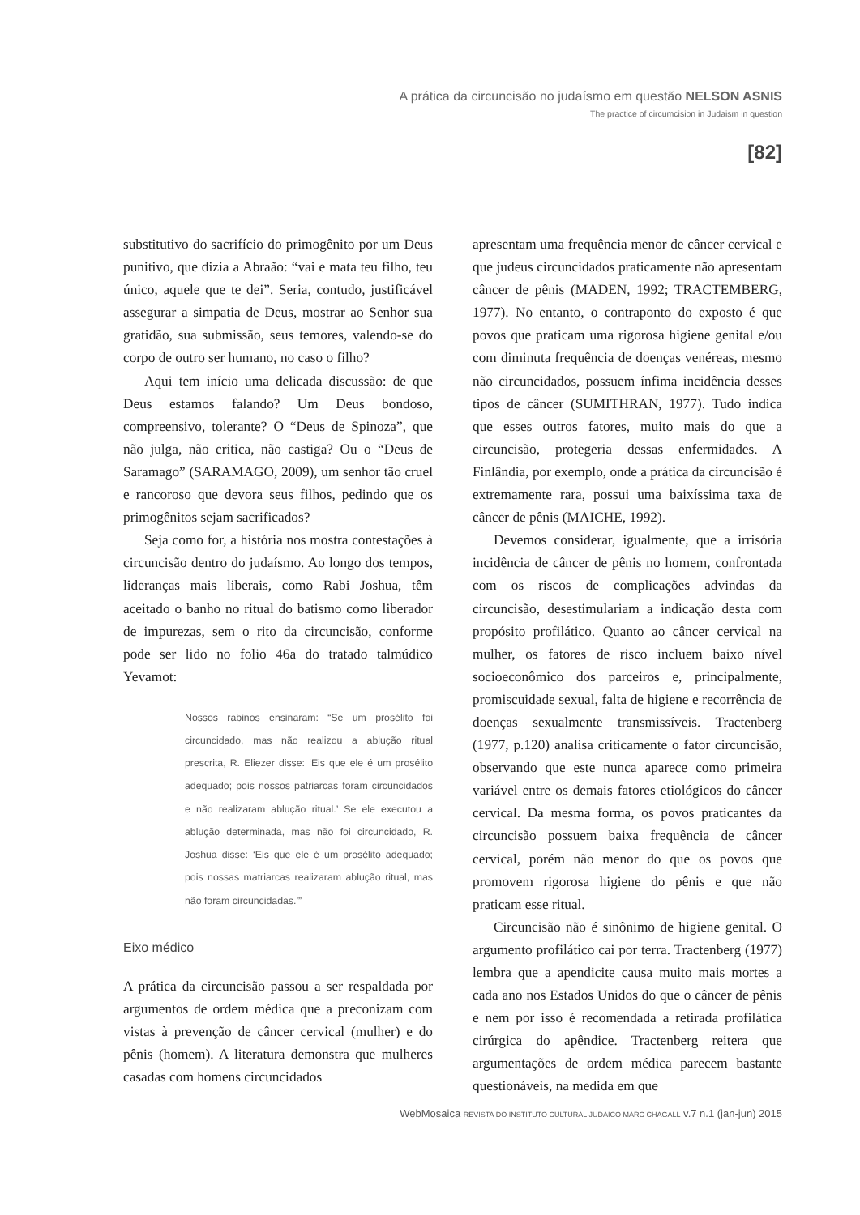A prática da circuncisão no judaísmo em questão NELSON ASNIS
The practice of circumcision in Judaism in question
[82]
substitutivo do sacrifício do primogênito por um Deus punitivo, que dizia a Abraão: “vai e mata teu filho, teu único, aquele que te dei”. Seria, contudo, justificável assegurar a simpatia de Deus, mostrar ao Senhor sua gratidão, sua submissão, seus temores, valendo-se do corpo de outro ser humano, no caso o filho?
Aqui tem início uma delicada discussão: de que Deus estamos falando? Um Deus bondoso, compreensivo, tolerante? O “Deus de Spinoza”, que não julga, não critica, não castiga? Ou o “Deus de Saramago” (SARAMAGO, 2009), um senhor tão cruel e rancoroso que devora seus filhos, pedindo que os primogênitos sejam sacrificados?
Seja como for, a história nos mostra contestações à circuncisão dentro do judaísmo. Ao longo dos tempos, lideranças mais liberais, como Rabi Joshua, têm aceitado o banho no ritual do batismo como liberador de impurezas, sem o rito da circuncisão, conforme pode ser lido no folio 46a do tratado talmúdico Yevamot:
Nossos rabinos ensinaram: “Se um prosélito foi circuncidado, mas não realizou a ablução ritual prescrita, R. Eliezer disse: ‘Eis que ele é um prosélito adequado; pois nossos patriarcas foram circuncidados e não realizaram ablução ritual.’ Se ele executou a ablução determinada, mas não foi circuncidado, R. Joshua disse: ‘Eis que ele é um prosélito adequado; pois nossas matriarcas realizaram ablução ritual, mas não foram circuncidadas.’”
Eixo médico
A prática da circuncisão passou a ser respaldada por argumentos de ordem médica que a preconizam com vistas à prevenção de câncer cervical (mulher) e do pênis (homem). A literatura demonstra que mulheres casadas com homens circuncidados
apresentam uma frequência menor de câncer cervical e que judeus circuncidados praticamente não apresentam câncer de pênis (MADEN, 1992; TRACTEMBERG, 1977). No entanto, o contraponto do exposto é que povos que praticam uma rigorosa higiene genital e/ou com diminuta frequência de doenças venéreas, mesmo não circuncidados, possuem ínfima incidência desses tipos de câncer (SUMITHRAN, 1977). Tudo indica que esses outros fatores, muito mais do que a circuncisão, protegeria dessas enfermidades. A Finlândia, por exemplo, onde a prática da circuncisão é extremamente rara, possui uma baixíssima taxa de câncer de pênis (MAICHE, 1992).
Devemos considerar, igualmente, que a irrisória incidência de câncer de pênis no homem, confrontada com os riscos de complicações advindas da circuncisão, desestimulariam a indicação desta com propósito profilático. Quanto ao câncer cervical na mulher, os fatores de risco incluem baixo nível socioeconômico dos parceiros e, principalmente, promiscuidade sexual, falta de higiene e recorrência de doenças sexualmente transmissíveis. Tractenberg (1977, p.120) analisa criticamente o fator circuncisão, observando que este nunca aparece como primeira variável entre os demais fatores etiológicos do câncer cervical. Da mesma forma, os povos praticantes da circuncisão possuem baixa frequência de câncer cervical, porém não menor do que os povos que promovem rigorosa higiene do pênis e que não praticam esse ritual.
Circuncisão não é sinônimo de higiene genital. O argumento profilático cai por terra. Tractenberg (1977) lembra que a apendicite causa muito mais mortes a cada ano nos Estados Unidos do que o câncer de pênis e nem por isso é recomendada a retirada profilática cirúrgica do apêndice. Tractenberg reitera que argumentações de ordem médica parecem bastante questionáveis, na medida em que
WebMosaica REVISTA DO INSTITUTO CULTURAL JUDAICO MARC CHAGALL v.7 n.1 (jan-jun) 2015